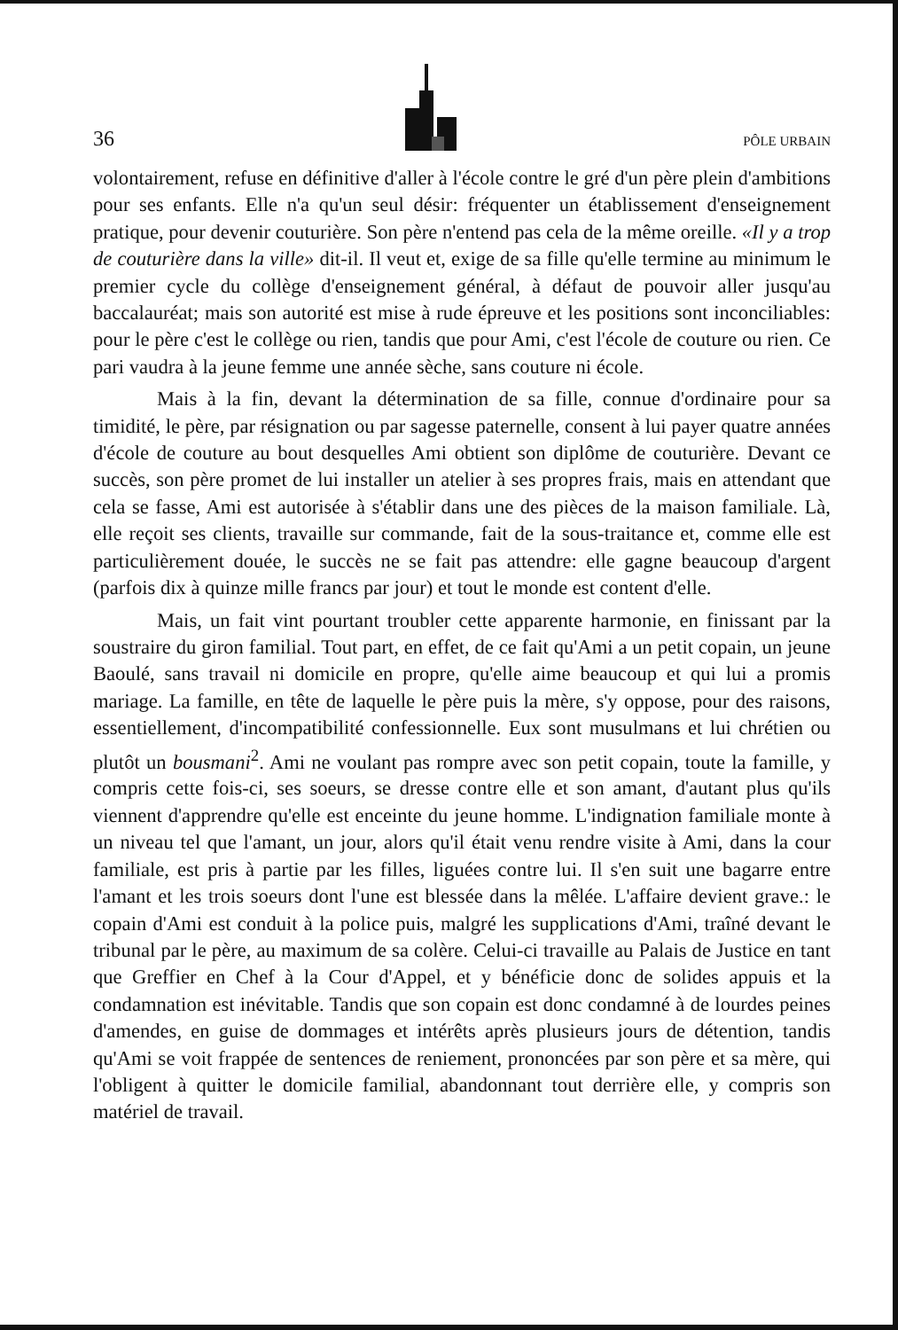36 PÔLE URBAIN
volontairement, refuse en définitive d'aller à l'école contre le gré d'un père plein d'ambitions pour ses enfants. Elle n'a qu'un seul désir: fréquenter un établissement d'enseignement pratique, pour devenir couturière. Son père n'entend pas cela de la même oreille. «Il y a trop de couturière dans la ville» dit-il. Il veut et, exige de sa fille qu'elle termine au minimum le premier cycle du collège d'enseignement général, à défaut de pouvoir aller jusqu'au baccalauréat; mais son autorité est mise à rude épreuve et les positions sont inconciliables: pour le père c'est le collège ou rien, tandis que pour Ami, c'est l'école de couture ou rien. Ce pari vaudra à la jeune femme une année sèche, sans couture ni école.
Mais à la fin, devant la détermination de sa fille, connue d'ordinaire pour sa timidité, le père, par résignation ou par sagesse paternelle, consent à lui payer quatre années d'école de couture au bout desquelles Ami obtient son diplôme de couturière. Devant ce succès, son père promet de lui installer un atelier à ses propres frais, mais en attendant que cela se fasse, Ami est autorisée à s'établir dans une des pièces de la maison familiale. Là, elle reçoit ses clients, travaille sur commande, fait de la sous-traitance et, comme elle est particulièrement douée, le succès ne se fait pas attendre: elle gagne beaucoup d'argent (parfois dix à quinze mille francs par jour) et tout le monde est content d'elle.
Mais, un fait vint pourtant troubler cette apparente harmonie, en finissant par la soustraire du giron familial. Tout part, en effet, de ce fait qu'Ami a un petit copain, un jeune Baoulé, sans travail ni domicile en propre, qu'elle aime beaucoup et qui lui a promis mariage. La famille, en tête de laquelle le père puis la mère, s'y oppose, pour des raisons, essentiellement, d'incompatibilité confessionnelle. Eux sont musulmans et lui chrétien ou plutôt un bousmani<sup>2</sup>. Ami ne voulant pas rompre avec son petit copain, toute la famille, y compris cette fois-ci, ses soeurs, se dresse contre elle et son amant, d'autant plus qu'ils viennent d'apprendre qu'elle est enceinte du jeune homme. L'indignation familiale monte à un niveau tel que l'amant, un jour, alors qu'il était venu rendre visite à Ami, dans la cour familiale, est pris à partie par les filles, liguées contre lui. Il s'en suit une bagarre entre l'amant et les trois soeurs dont l'une est blessée dans la mêlée. L'affaire devient grave.: le copain d'Ami est conduit à la police puis, malgré les supplications d'Ami, traîné devant le tribunal par le père, au maximum de sa colère. Celui-ci travaille au Palais de Justice en tant que Greffier en Chef à la Cour d'Appel, et y bénéficie donc de solides appuis et la condamnation est inévitable. Tandis que son copain est donc condamné à de lourdes peines d'amendes, en guise de dommages et intérêts après plusieurs jours de détention, tandis qu'Ami se voit frappée de sentences de reniement, prononcées par son père et sa mère, qui l'obligent à quitter le domicile familial, abandonnant tout derrière elle, y compris son matériel de travail.